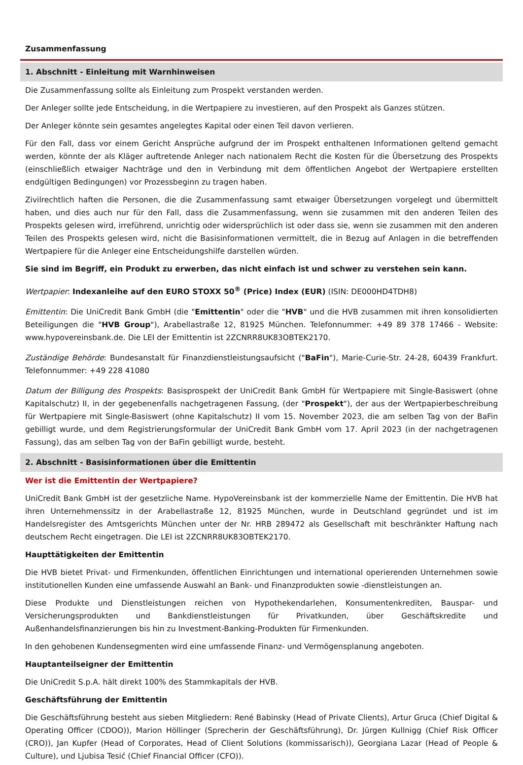Zusammenfassung
1. Abschnitt - Einleitung mit Warnhinweisen
Die Zusammenfassung sollte als Einleitung zum Prospekt verstanden werden.
Der Anleger sollte jede Entscheidung, in die Wertpapiere zu investieren, auf den Prospekt als Ganzes stützen.
Der Anleger könnte sein gesamtes angelegtes Kapital oder einen Teil davon verlieren.
Für den Fall, dass vor einem Gericht Ansprüche aufgrund der im Prospekt enthaltenen Informationen geltend gemacht werden, könnte der als Kläger auftretende Anleger nach nationalem Recht die Kosten für die Übersetzung des Prospekts (einschließlich etwaiger Nachträge und den in Verbindung mit dem öffentlichen Angebot der Wertpapiere erstellten endgültigen Bedingungen) vor Prozessbeginn zu tragen haben.
Zivilrechtlich haften die Personen, die die Zusammenfassung samt etwaiger Übersetzungen vorgelegt und übermittelt haben, und dies auch nur für den Fall, dass die Zusammenfassung, wenn sie zusammen mit den anderen Teilen des Prospekts gelesen wird, irreführend, unrichtig oder widersprüchlich ist oder dass sie, wenn sie zusammen mit den anderen Teilen des Prospekts gelesen wird, nicht die Basisinformationen vermittelt, die in Bezug auf Anlagen in die betreffenden Wertpapiere für die Anleger eine Entscheidungshilfe darstellen würden.
Sie sind im Begriff, ein Produkt zu erwerben, das nicht einfach ist und schwer zu verstehen sein kann.
Wertpapier: Indexanleihe auf den EURO STOXX 50<sup>®</sup> (Price) Index (EUR) (ISIN: DE000HD4TDH8)
Emittentin: Die UniCredit Bank GmbH (die "Emittentin" oder die "HVB" und die HVB zusammen mit ihren konsolidierten Beteiligungen die "HVB Group"), Arabellastraße 12, 81925 München. Telefonnummer: +49 89 378 17466 - Website: www.hypovereinsbank.de. Die LEI der Emittentin ist 2ZCNRR8UK83OBTEK2170.
Zuständige Behörde: Bundesanstalt für Finanzdienstleistungsaufsicht ("BaFin"), Marie-Curie-Str. 24-28, 60439 Frankfurt. Telefonnummer: +49 228 41080
Datum der Billigung des Prospekts: Basisprospekt der UniCredit Bank GmbH für Wertpapiere mit Single-Basiswert (ohne Kapitalschutz) II, in der gegebenenfalls nachgetragenen Fassung, (der "Prospekt"), der aus der Wertpapierbeschreibung für Wertpapiere mit Single-Basiswert (ohne Kapitalschutz) II vom 15. November 2023, die am selben Tag von der BaFin gebilligt wurde, und dem Registrierungsformular der UniCredit Bank GmbH vom 17. April 2023 (in der nachgetragenen Fassung), das am selben Tag von der BaFin gebilligt wurde, besteht.
2. Abschnitt - Basisinformationen über die Emittentin
Wer ist die Emittentin der Wertpapiere?
UniCredit Bank GmbH ist der gesetzliche Name. HypoVereinsbank ist der kommerzielle Name der Emittentin. Die HVB hat ihren Unternehmenssitz in der Arabellastraße 12, 81925 München, wurde in Deutschland gegründet und ist im Handelsregister des Amtsgerichts München unter der Nr. HRB 289472 als Gesellschaft mit beschränkter Haftung nach deutschem Recht eingetragen. Die LEI ist 2ZCNRR8UK83OBTEK2170.
Haupttätigkeiten der Emittentin
Die HVB bietet Privat- und Firmenkunden, öffentlichen Einrichtungen und international operierenden Unternehmen sowie institutionellen Kunden eine umfassende Auswahl an Bank- und Finanzprodukten sowie -dienstleistungen an.
Diese Produkte und Dienstleistungen reichen von Hypothekendarlehen, Konsumentenkrediten, Bauspar- und Versicherungsprodukten und Bankdienstleistungen für Privatkunden, über Geschäftskredite und Außenhandelsfinanzierungen bis hin zu Investment-Banking-Produkten für Firmenkunden.
In den gehobenen Kundensegmenten wird eine umfassende Finanz- und Vermögensplanung angeboten.
Hauptanteilseigner der Emittentin
Die UniCredit S.p.A. hält direkt 100% des Stammkapitals der HVB.
Geschäftsführung der Emittentin
Die Geschäftsführung besteht aus sieben Mitgliedern: René Babinsky (Head of Private Clients), Artur Gruca (Chief Digital & Operating Officer (CDOO)), Marion Höllinger (Sprecherin der Geschäftsführung), Dr. Jürgen Kullnigg (Chief Risk Officer (CRO)), Jan Kupfer (Head of Corporates, Head of Client Solutions (kommissarisch)), Georgiana Lazar (Head of People & Culture), und Ljubisa Tesić (Chief Financial Officer (CFO)).